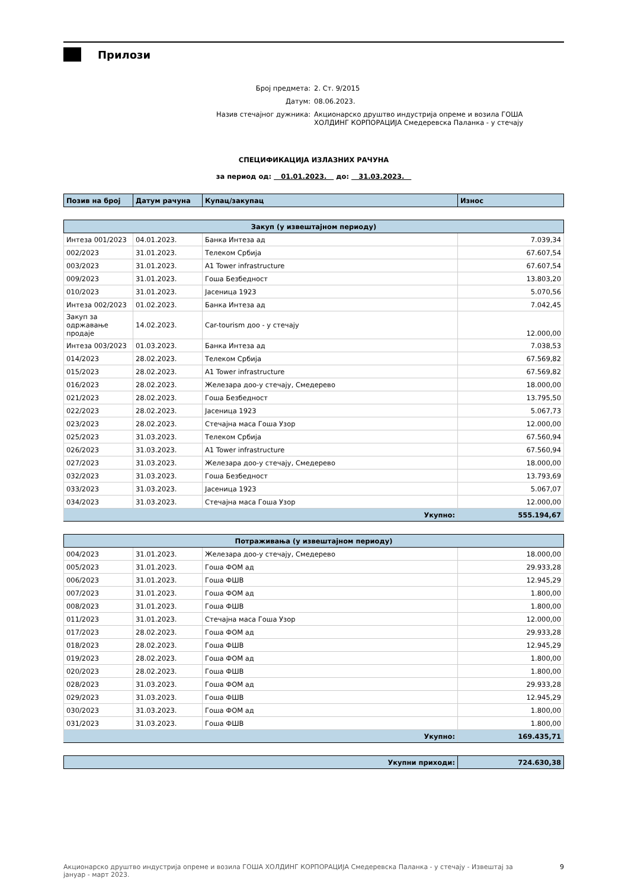Прилози
| Број предмета: | 2. Ст. 9/2015 |
| Датум: | 08.06.2023. |
| Назив стечајног дужника: | Акционарско друштво индустрија опреме и возила ГОША ХОЛДИНГ КОРПОРАЦИЈА Смедеревска Паланка - у стечају |
СПЕЦИФИКАЦИЈА ИЗЛАЗНИХ РАЧУНА
за период од: 01.01.2023. до: 31.03.2023.
| Позив на број | Датум рачуна | Купац/закупац | Износ |
| --- | --- | --- | --- |
| Закуп (у извештајном периоду) | | | |
| Интеза 001/2023 | 04.01.2023. | Банка Интеза ад | 7.039,34 |
| 002/2023 | 31.01.2023. | Телеком Србија | 67.607,54 |
| 003/2023 | 31.01.2023. | А1 Tower infrastructure | 67.607,54 |
| 009/2023 | 31.01.2023. | Гоша Безбедност | 13.803,20 |
| 010/2023 | 31.01.2023. | Јасеница 1923 | 5.070,56 |
| Интеза 002/2023 | 01.02.2023. | Банка Интеза ад | 7.042,45 |
| Закуп за одржавање продаје | 14.02.2023. | Car-tourism доо - у стечају | 12.000,00 |
| Интеза 003/2023 | 01.03.2023. | Банка Интеза ад | 7.038,53 |
| 014/2023 | 28.02.2023. | Телеком Србија | 67.569,82 |
| 015/2023 | 28.02.2023. | А1 Tower infrastructure | 67.569,82 |
| 016/2023 | 28.02.2023. | Железара доо-у стечају, Смедерево | 18.000,00 |
| 021/2023 | 28.02.2023. | Гоша Безбедност | 13.795,50 |
| 022/2023 | 28.02.2023. | Јасеница 1923 | 5.067,73 |
| 023/2023 | 28.02.2023. | Стечајна маса Гоша Узор | 12.000,00 |
| 025/2023 | 31.03.2023. | Телеком Србија | 67.560,94 |
| 026/2023 | 31.03.2023. | А1 Tower infrastructure | 67.560,94 |
| 027/2023 | 31.03.2023. | Железара доо-у стечају, Смедерево | 18.000,00 |
| 032/2023 | 31.03.2023. | Гоша Безбедност | 13.793,69 |
| 033/2023 | 31.03.2023. | Јасеница 1923 | 5.067,07 |
| 034/2023 | 31.03.2023. | Стечајна маса Гоша Узор | 12.000,00 |
| Укупно: | | | 555.194,67 |
| Потраживања (у извештајном периоду) | | | |
| 004/2023 | 31.01.2023. | Железара доо-у стечају, Смедерево | 18.000,00 |
| 005/2023 | 31.01.2023. | Гоша ФОМ ад | 29.933,28 |
| 006/2023 | 31.01.2023. | Гоша ФШВ | 12.945,29 |
| 007/2023 | 31.01.2023. | Гоша ФОМ ад | 1.800,00 |
| 008/2023 | 31.01.2023. | Гоша ФШВ | 1.800,00 |
| 011/2023 | 31.01.2023. | Стечајна маса Гоша Узор | 12.000,00 |
| 017/2023 | 28.02.2023. | Гоша ФОМ ад | 29.933,28 |
| 018/2023 | 28.02.2023. | Гоша ФШВ | 12.945,29 |
| 019/2023 | 28.02.2023. | Гоша ФОМ ад | 1.800,00 |
| 020/2023 | 28.02.2023. | Гоша ФШВ | 1.800,00 |
| 028/2023 | 31.03.2023. | Гоша ФОМ ад | 29.933,28 |
| 029/2023 | 31.03.2023. | Гоша ФШВ | 12.945,29 |
| 030/2023 | 31.03.2023. | Гоша ФОМ ад | 1.800,00 |
| 031/2023 | 31.03.2023. | Гоша ФШВ | 1.800,00 |
| Укупно: | | | 169.435,71 |
| Укупни приходи: | 724.630,38 |
Акционарско друштво индустрија опреме и возила ГОША ХОЛДИНГ КОРПОРАЦИЈА Смедеревска Паланка - у стечају - Извештај за
јануар - март 2023. 9